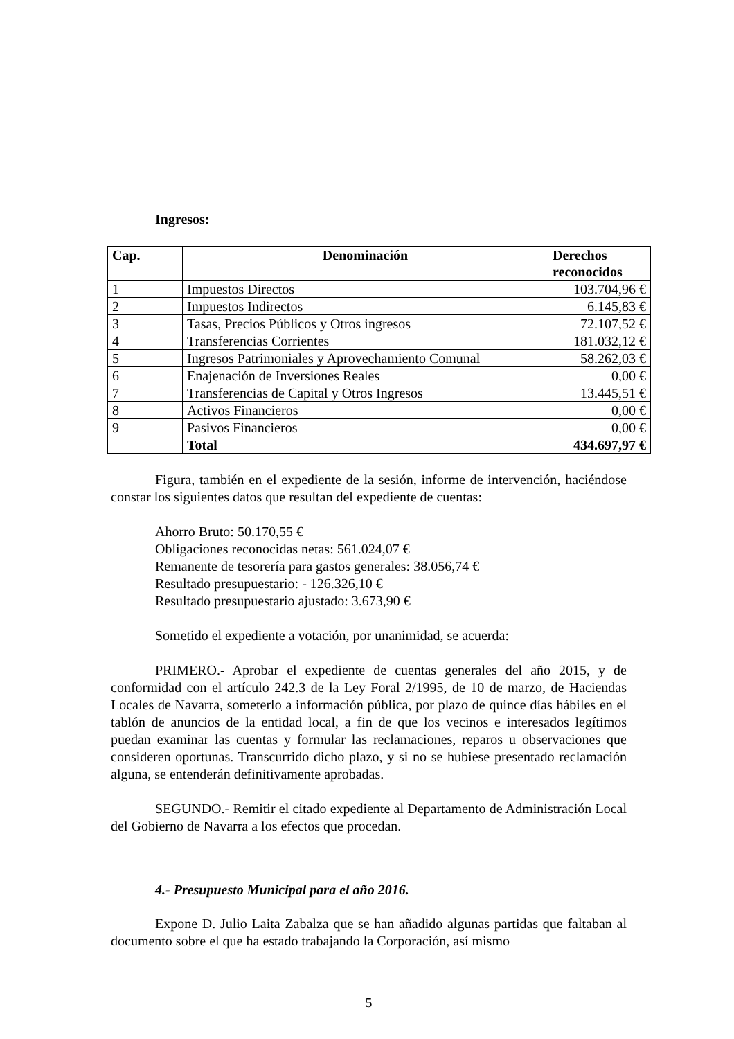Ingresos:
| Cap. | Denominación | Derechos reconocidos |
| --- | --- | --- |
| 1 | Impuestos Directos | 103.704,96 € |
| 2 | Impuestos Indirectos | 6.145,83 € |
| 3 | Tasas, Precios Públicos y Otros ingresos | 72.107,52 € |
| 4 | Transferencias Corrientes | 181.032,12 € |
| 5 | Ingresos Patrimoniales y Aprovechamiento Comunal | 58.262,03 € |
| 6 | Enajenación de Inversiones Reales | 0,00 € |
| 7 | Transferencias de Capital y Otros Ingresos | 13.445,51 € |
| 8 | Activos Financieros | 0,00 € |
| 9 | Pasivos Financieros | 0,00 € |
| | Total | 434.697,97 € |
Figura, también en el expediente de la sesión, informe de intervención, haciéndose constar los siguientes datos que resultan del expediente de cuentas:
Ahorro Bruto: 50.170,55 €
Obligaciones reconocidas netas: 561.024,07 €
Remanente de tesorería para gastos generales: 38.056,74 €
Resultado presupuestario: - 126.326,10 €
Resultado presupuestario ajustado: 3.673,90 €
Sometido el expediente a votación, por unanimidad, se acuerda:
PRIMERO.- Aprobar el expediente de cuentas generales del año 2015, y de conformidad con el artículo 242.3 de la Ley Foral 2/1995, de 10 de marzo, de Haciendas Locales de Navarra, someterlo a información pública, por plazo de quince días hábiles en el tablón de anuncios de la entidad local, a fin de que los vecinos e interesados legítimos puedan examinar las cuentas y formular las reclamaciones, reparos u observaciones que consideren oportunas. Transcurrido dicho plazo, y si no se hubiese presentado reclamación alguna, se entenderán definitivamente aprobadas.
SEGUNDO.- Remitir el citado expediente al Departamento de Administración Local del Gobierno de Navarra a los efectos que procedan.
4.- Presupuesto Municipal para el año 2016.
Expone D. Julio Laita Zabalza que se han añadido algunas partidas que faltaban al documento sobre el que ha estado trabajando la Corporación, así mismo
5